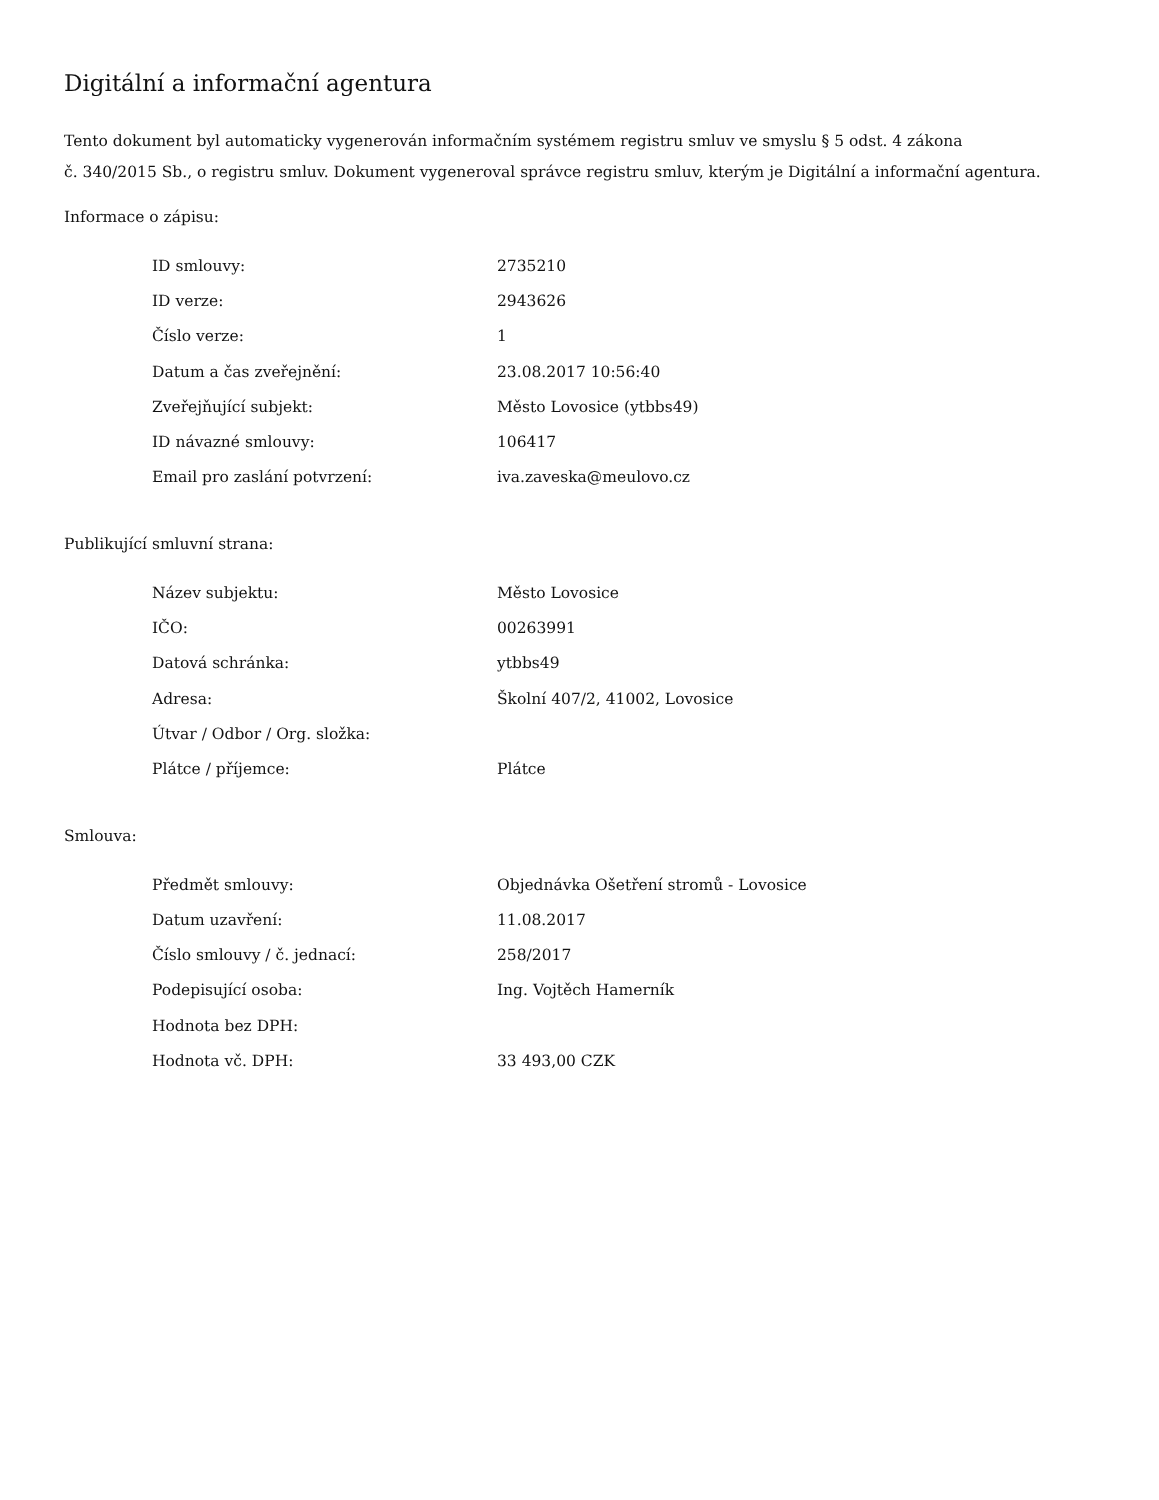Digitální a informační agentura
Tento dokument byl automaticky vygenerován informačním systémem registru smluv ve smyslu § 5 odst. 4 zákona
č. 340/2015 Sb., o registru smluv. Dokument vygeneroval správce registru smluv, kterým je Digitální a informační agentura.
Informace o zápisu:
| ID smlouvy: | 2735210 |
| ID verze: | 2943626 |
| Číslo verze: | 1 |
| Datum a čas zveřejnění: | 23.08.2017 10:56:40 |
| Zveřejňující subjekt: | Město Lovosice (ytbbs49) |
| ID návazné smlouvy: | 106417 |
| Email pro zaslání potvrzení: | iva.zaveska@meulovo.cz |
Publikující smluvní strana:
| Název subjektu: | Město Lovosice |
| IČO: | 00263991 |
| Datová schránka: | ytbbs49 |
| Adresa: | Školní 407/2, 41002, Lovosice |
| Útvar / Odbor / Org. složka: | |
| Plátce / příjemce: | Plátce |
Smlouva:
| Předmět smlouvy: | Objednávka Ošetření stromů - Lovosice |
| Datum uzavření: | 11.08.2017 |
| Číslo smlouvy / č. jednací: | 258/2017 |
| Podepisující osoba: | Ing. Vojtěch Hamerník |
| Hodnota bez DPH: | |
| Hodnota vč. DPH: | 33 493,00 CZK |